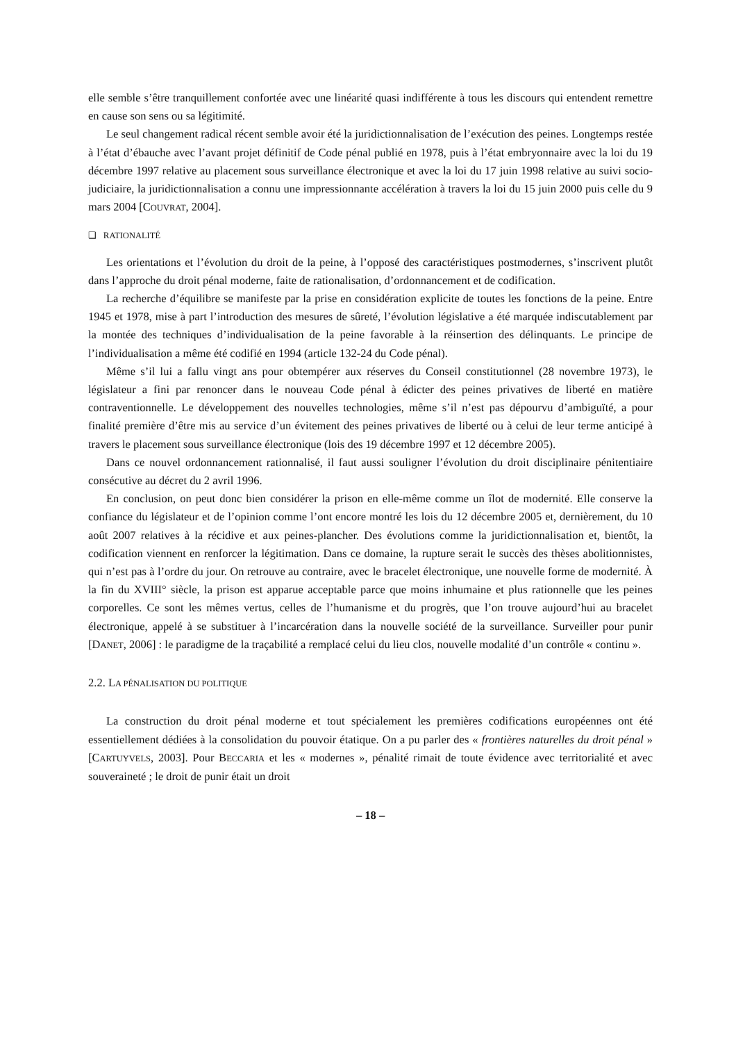elle semble s’être tranquillement confortée avec une linéarité quasi indifférente à tous les discours qui entendent remettre en cause son sens ou sa légitimité.
Le seul changement radical récent semble avoir été la juridictionnalisation de l’exécution des peines. Longtemps restée à l’état d’ébauche avec l’avant projet définitif de Code pénal publié en 1978, puis à l’état embryonnaire avec la loi du 19 décembre 1997 relative au placement sous surveillance électronique et avec la loi du 17 juin 1998 relative au suivi socio-judiciaire, la juridictionnalisation a connu une impressionnante accélération à travers la loi du 15 juin 2000 puis celle du 9 mars 2004 [COUVRAT, 2004].
❑ RATIONALITÉ
Les orientations et l’évolution du droit de la peine, à l’opposé des caractéristiques postmodernes, s’inscrivent plutôt dans l’approche du droit pénal moderne, faite de rationalisation, d’ordonnancement et de codification.
La recherche d’équilibre se manifeste par la prise en considération explicite de toutes les fonctions de la peine. Entre 1945 et 1978, mise à part l’introduction des mesures de sûreté, l’évolution législative a été marquée indiscutablement par la montée des techniques d’individualisation de la peine favorable à la réinsertion des délinquants. Le principe de l’individualisation a même été codifié en 1994 (article 132-24 du Code pénal).
Même s’il lui a fallu vingt ans pour obtempérer aux réserves du Conseil constitutionnel (28 novembre 1973), le législateur a fini par renoncer dans le nouveau Code pénal à édicter des peines privatives de liberté en matière contraventionnelle. Le développement des nouvelles technologies, même s’il n’est pas dépourvu d’ambiguïté, a pour finalité première d’être mis au service d’un évitement des peines privatives de liberté ou à celui de leur terme anticipé à travers le placement sous surveillance électronique (lois des 19 décembre 1997 et 12 décembre 2005).
Dans ce nouvel ordonnancement rationnalisé, il faut aussi souligner l’évolution du droit disciplinaire pénitentiaire consécutive au décret du 2 avril 1996.
En conclusion, on peut donc bien considérer la prison en elle-même comme un îlot de modernité. Elle conserve la confiance du législateur et de l’opinion comme l’ont encore montré les lois du 12 décembre 2005 et, dernièrement, du 10 août 2007 relatives à la récidive et aux peines-plancher. Des évolutions comme la juridictionnalisation et, bientôt, la codification viennent en renforcer la légitimation. Dans ce domaine, la rupture serait le succès des thèses abolitionnistes, qui n’est pas à l’ordre du jour. On retrouve au contraire, avec le bracelet électronique, une nouvelle forme de modernité. À la fin du XVIII° siècle, la prison est apparue acceptable parce que moins inhumaine et plus rationnelle que les peines corporelles. Ce sont les mêmes vertus, celles de l’humanisme et du progrès, que l’on trouve aujourd’hui au bracelet électronique, appelé à se substituer à l’incarcération dans la nouvelle société de la surveillance. Surveiller pour punir [DANET, 2006] : le paradigme de la traçabilité a remplacé celui du lieu clos, nouvelle modalité d’un contrôle « continu ».
2.2. LA PÉNALISATION DU POLITIQUE
La construction du droit pénal moderne et tout spécialement les premières codifications européennes ont été essentiellement dédiées à la consolidation du pouvoir étatique. On a pu parler des « frontières naturelles du droit pénal » [CARTUYVELS, 2003]. Pour BECCARIA et les « modernes », pénalité rimait de toute évidence avec territorialité et avec souveraineté ; le droit de punir était un droit
– 18 –